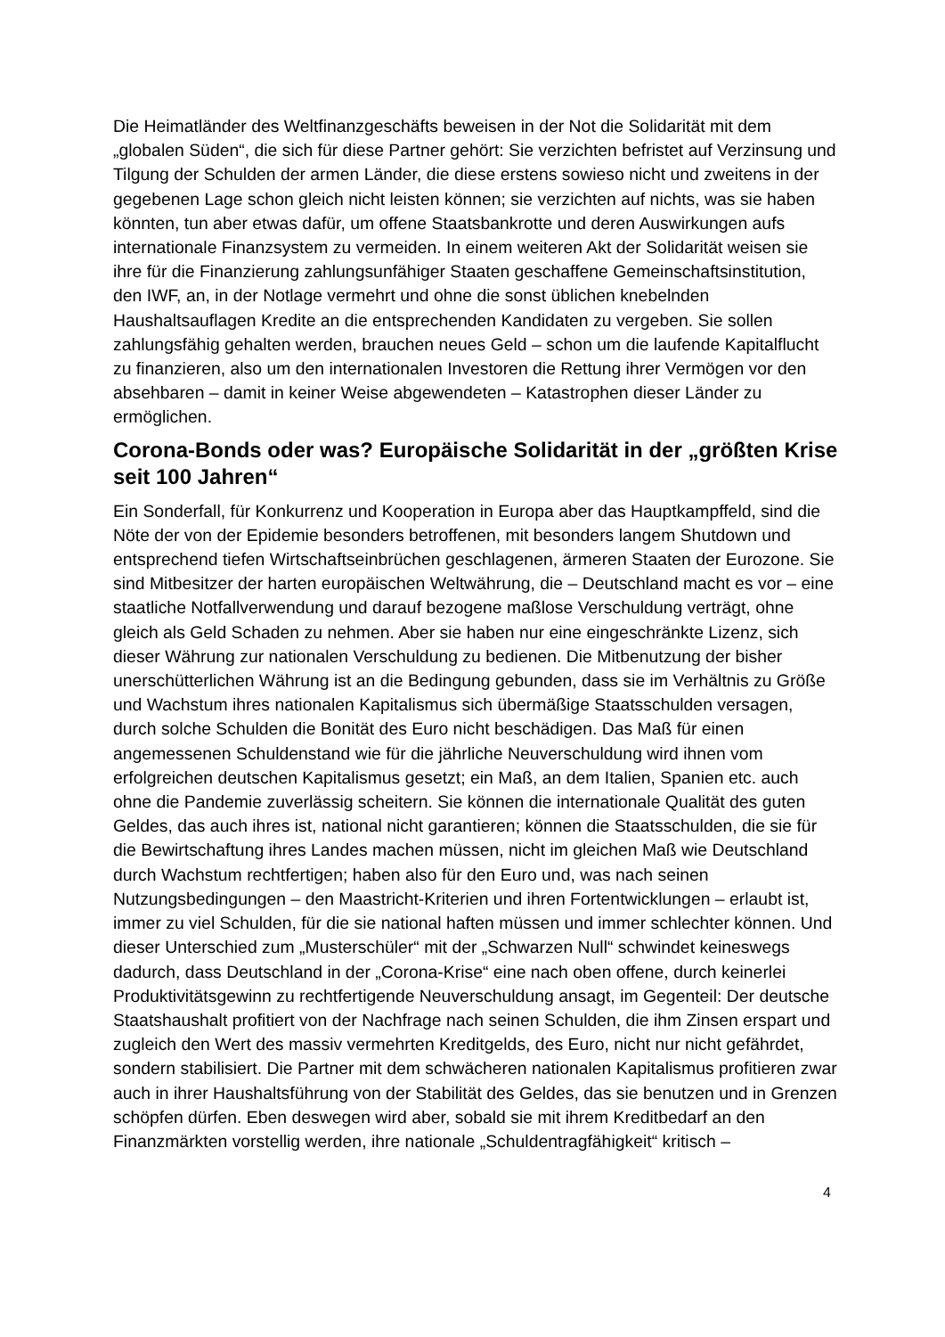Die Heimatländer des Weltfinanzgeschäfts beweisen in der Not die Solidarität mit dem „globalen Süden“, die sich für diese Partner gehört: Sie verzichten befristet auf Verzinsung und Tilgung der Schulden der armen Länder, die diese erstens sowieso nicht und zweitens in der gegebenen Lage schon gleich nicht leisten können; sie verzichten auf nichts, was sie haben könnten, tun aber etwas dafür, um offene Staatsbankrotte und deren Auswirkungen aufs internationale Finanzsystem zu vermeiden. In einem weiteren Akt der Solidarität weisen sie ihre für die Finanzierung zahlungsunfähiger Staaten geschaffene Gemeinschaftsinstitution, den IWF, an, in der Notlage vermehrt und ohne die sonst üblichen knebelnden Haushaltsauflagen Kredite an die entsprechenden Kandidaten zu vergeben. Sie sollen zahlungsfähig gehalten werden, brauchen neues Geld – schon um die laufende Kapitalflucht zu finanzieren, also um den internationalen Investoren die Rettung ihrer Vermögen vor den absehbaren – damit in keiner Weise abgewendeten – Katastrophen dieser Länder zu ermöglichen.
Corona-Bonds oder was? Europäische Solidarität in der „größten Krise seit 100 Jahren“
Ein Sonderfall, für Konkurrenz und Kooperation in Europa aber das Hauptkampffeld, sind die Nöte der von der Epidemie besonders betroffenen, mit besonders langem Shutdown und entsprechend tiefen Wirtschaftseinbrüchen geschlagenen, ärmeren Staaten der Eurozone. Sie sind Mitbesitzer der harten europäischen Weltwährung, die – Deutschland macht es vor – eine staatliche Notfallverwendung und darauf bezogene maßlose Verschuldung verträgt, ohne gleich als Geld Schaden zu nehmen. Aber sie haben nur eine eingeschränkte Lizenz, sich dieser Währung zur nationalen Verschuldung zu bedienen. Die Mitbenutzung der bisher unerschütterlichen Währung ist an die Bedingung gebunden, dass sie im Verhältnis zu Größe und Wachstum ihres nationalen Kapitalismus sich übermäßige Staatsschulden versagen, durch solche Schulden die Bonität des Euro nicht beschädigen. Das Maß für einen angemessenen Schuldenstand wie für die jährliche Neuverschuldung wird ihnen vom erfolgreichen deutschen Kapitalismus gesetzt; ein Maß, an dem Italien, Spanien etc. auch ohne die Pandemie zuverlässig scheitern. Sie können die internationale Qualität des guten Geldes, das auch ihres ist, national nicht garantieren; können die Staatsschulden, die sie für die Bewirtschaftung ihres Landes machen müssen, nicht im gleichen Maß wie Deutschland durch Wachstum rechtfertigen; haben also für den Euro und, was nach seinen Nutzungsbedingungen – den Maastricht-Kriterien und ihren Fortentwicklungen – erlaubt ist, immer zu viel Schulden, für die sie national haften müssen und immer schlechter können. Und dieser Unterschied zum „Musterschüler“ mit der „Schwarzen Null“ schwindet keineswegs dadurch, dass Deutschland in der „Corona-Krise“ eine nach oben offene, durch keinerlei Produktivitätsgewinn zu rechtfertigende Neuverschuldung ansagt, im Gegenteil: Der deutsche Staatshaushalt profitiert von der Nachfrage nach seinen Schulden, die ihm Zinsen erspart und zugleich den Wert des massiv vermehrten Kreditgelds, des Euro, nicht nur nicht gefährdet, sondern stabilisiert. Die Partner mit dem schwächeren nationalen Kapitalismus profitieren zwar auch in ihrer Haushaltsführung von der Stabilität des Geldes, das sie benutzen und in Grenzen schöpfen dürfen. Eben deswegen wird aber, sobald sie mit ihrem Kreditbedarf an den Finanzmärkten vorstellig werden, ihre nationale „Schuldentragfähigkeit“ kritisch –
4